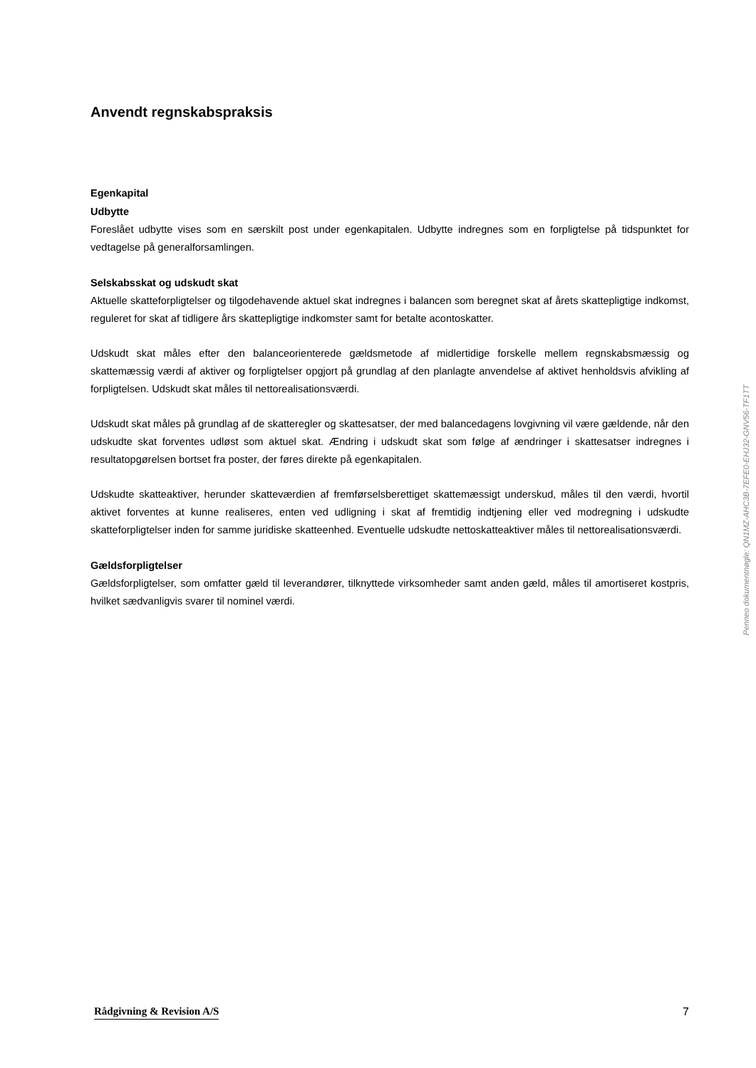Anvendt regnskabspraksis
Egenkapital
Udbytte
Foreslået udbytte vises som en særskilt post under egenkapitalen. Udbytte indregnes som en forpligtelse på tids­punktet for vedtagelse på generalforsamlingen.
Selskabsskat og udskudt skat
Aktuelle skatteforpligtelser og tilgodehavende aktuel skat indregnes i balancen som beregnet skat af årets skatte­pligtige indkomst, reguleret for skat af tidligere års skattepligtige indkomster samt for betalte acontoskatter.
Udskudt skat måles efter den balanceorienterede gældsmetode af midlertidige forskelle mellem regnskabsmæssig og skattemæssig værdi af aktiver og forpligtelser opgjort på grundlag af den planlagte anvendelse af aktivet hen­holdsvis afvikling af forpligtelsen. Udskudt skat måles til nettorealisationsværdi.
Udskudt skat måles på grundlag af de skatteregler og skattesatser, der med balancedagens lovgivning vil være gældende, når den udskudte skat forventes udløst som aktuel skat. Ændring i udskudt skat som følge af ændringer i skattesatser indregnes i resultatopgørelsen bortset fra poster, der føres direkte på egenkapitalen.
Udskudte skatteaktiver, herunder skatteværdien af fremførselsberettiget skattemæssigt underskud, måles til den værdi, hvortil aktivet forventes at kunne realiseres, enten ved udligning i skat af fremtidig indtjening eller ved mod­regning i udskudte skatteforpligtelser inden for samme juridiske skatteenhed. Eventuelle udskudte nettoskatteakti­ver måles til nettorealisationsværdi.
Gældsforpligtelser
Gældsforpligtelser, som omfatter gæld til leverandører, tilknyttede virksomheder samt anden gæld, måles til amor­tiseret kostpris, hvilket sædvanligvis svarer til nominel værdi.
Penneo dokumentnøgle: QN1MZ-AHC3B-7EFE0-EHJ32-GNV56-TF1TT
Rådgivning & Revision A/S 7